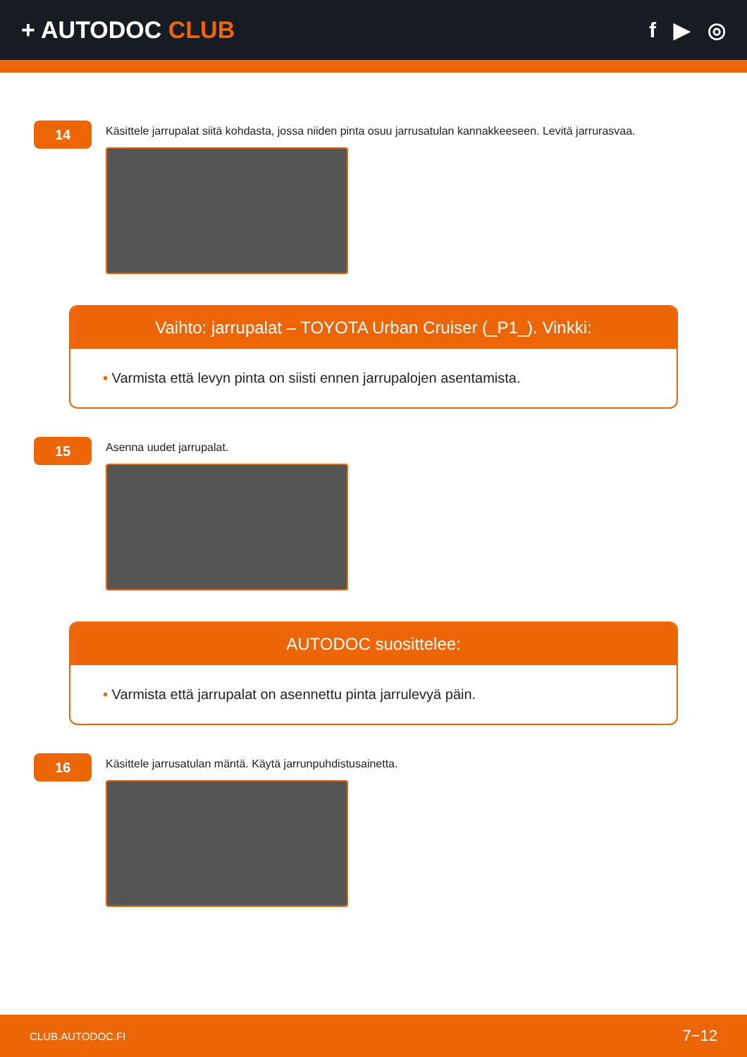+ AUTODOC CLUB f ▶ ◎
14
Käsittele jarrupalat siitä kohdasta, jossa niiden pinta osuu jarrusatulan kannakkeeseen. Levitä jarrurasvaa.
Vaihto: jarrupalat – TOYOTA Urban Cruiser (_P1_). Vinkki:
• Varmista että levyn pinta on siisti ennen jarrupalojen asentamista.
15
Asenna uudet jarrupalat.
AUTODOC suosittelee:
• Varmista että jarrupalat on asennettu pinta jarrulevyä päin.
16
Käsittele jarrusatulan mäntä. Käytä jarrunpuhdistusainetta.
CLUB.AUTODOC.FI 7−12